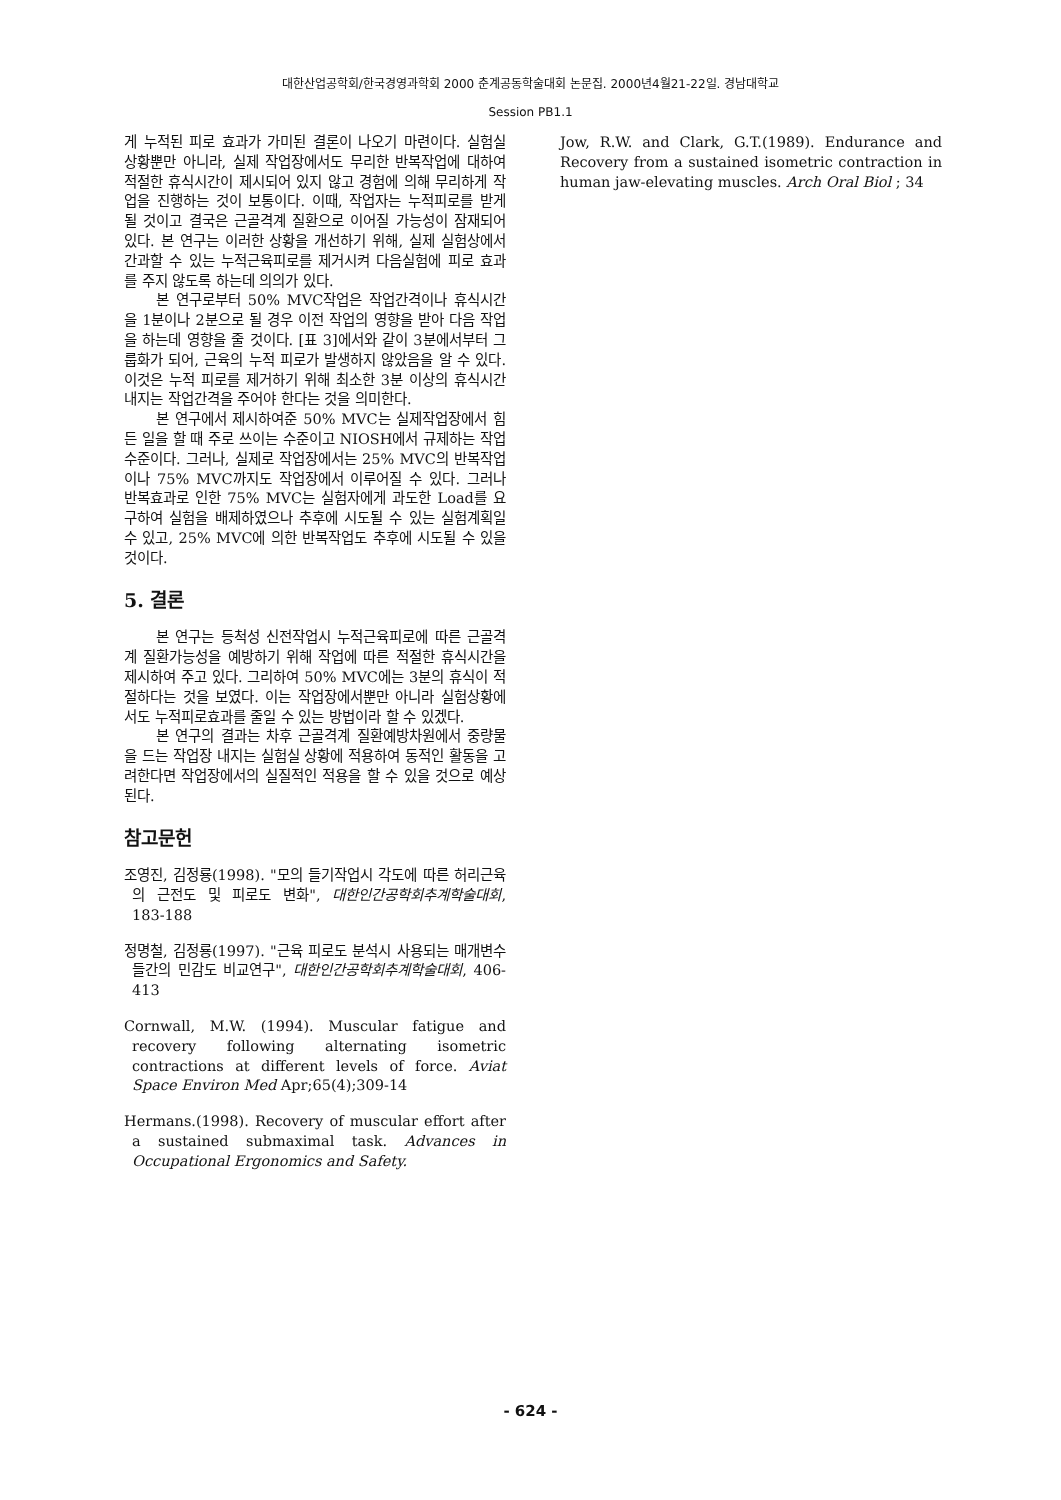대한산업공학회/한국경영과학회 2000 춘계공동학술대회 논문집. 2000년4월21-22일. 경남대학교
Session PB1.1
게 누적된 피로 효과가 가미된 결론이 나오기 마련이다. 실험실 상황뿐만 아니라, 실제 작업장에서도 무리한 반복작업에 대하여 적절한 휴식시간이 제시되어 있지 않고 경험에 의해 무리하게 작업을 진행하는 것이 보통이다. 이때, 작업자는 누적피로를 받게 될 것이고 결국은 근골격계 질환으로 이어질 가능성이 잠재되어있다. 본 연구는 이러한 상황을 개선하기 위해, 실제 실험상에서 간과할 수 있는 누적근육피로를 제거시켜 다음실험에 피로 효과를 주지 않도록 하는데 의의가 있다.
본 연구로부터 50% MVC작업은 작업간격이나 휴식시간을 1분이나 2분으로 될 경우 이전 작업의 영향을 받아 다음 작업을 하는데 영향을 줄 것이다. [표 3]에서와 같이 3분에서부터 그룹화가 되어, 근육의 누적 피로가 발생하지 않았음을 알 수 있다. 이것은 누적 피로를 제거하기 위해 최소한 3분 이상의 휴식시간 내지는 작업간격을 주어야 한다는 것을 의미한다.
본 연구에서 제시하여준 50% MVC는 실제작업장에서 힘든 일을 할 때 주로 쓰이는 수준이고 NIOSH에서 규제하는 작업수준이다. 그러나, 실제로 작업장에서는 25% MVC의 반복작업이나 75% MVC까지도 작업장에서 이루어질 수 있다. 그러나 반복효과로 인한 75% MVC는 실험자에게 과도한 Load를 요구하여 실험을 배제하였으나 추후에 시도될 수 있는 실험계획일 수 있고, 25% MVC에 의한 반복작업도 추후에 시도될 수 있을 것이다.
5. 결론
본 연구는 등척성 신전작업시 누적근육피로에 따른 근골격계 질환가능성을 예방하기 위해 작업에 따른 적절한 휴식시간을 제시하여 주고 있다. 그리하여 50% MVC에는 3분의 휴식이 적절하다는 것을 보였다. 이는 작업장에서뿐만 아니라 실험상황에서도 누적피로효과를 줄일 수 있는 방법이라 할 수 있겠다.
본 연구의 결과는 차후 근골격계 질환예방차원에서 중량물을 드는 작업장 내지는 실험실 상황에 적용하여 동적인 활동을 고려한다면 작업장에서의 실질적인 적용을 할 수 있을 것으로 예상된다.
참고문헌
조영진, 김정룡(1998). "모의 들기작업시 각도에 따른 허리근육의 근전도 및 피로도 변화", 대한인간공학회추계학술대회, 183-188
정명철, 김정룡(1997). "근육 피로도 분석시 사용되는 매개변수들간의 민감도 비교연구", 대한인간공학회추계학술대회, 406-413
Cornwall, M.W. (1994). Muscular fatigue and recovery following alternating isometric contractions at different levels of force. Aviat Space Environ Med Apr;65(4);309-14
Hermans.(1998). Recovery of muscular effort after a sustained submaximal task. Advances in Occupational Ergonomics and Safety.
Jow, R.W. and Clark, G.T.(1989). Endurance and Recovery from a sustained isometric contraction in human jaw-elevating muscles. Arch Oral Biol ; 34
- 624 -